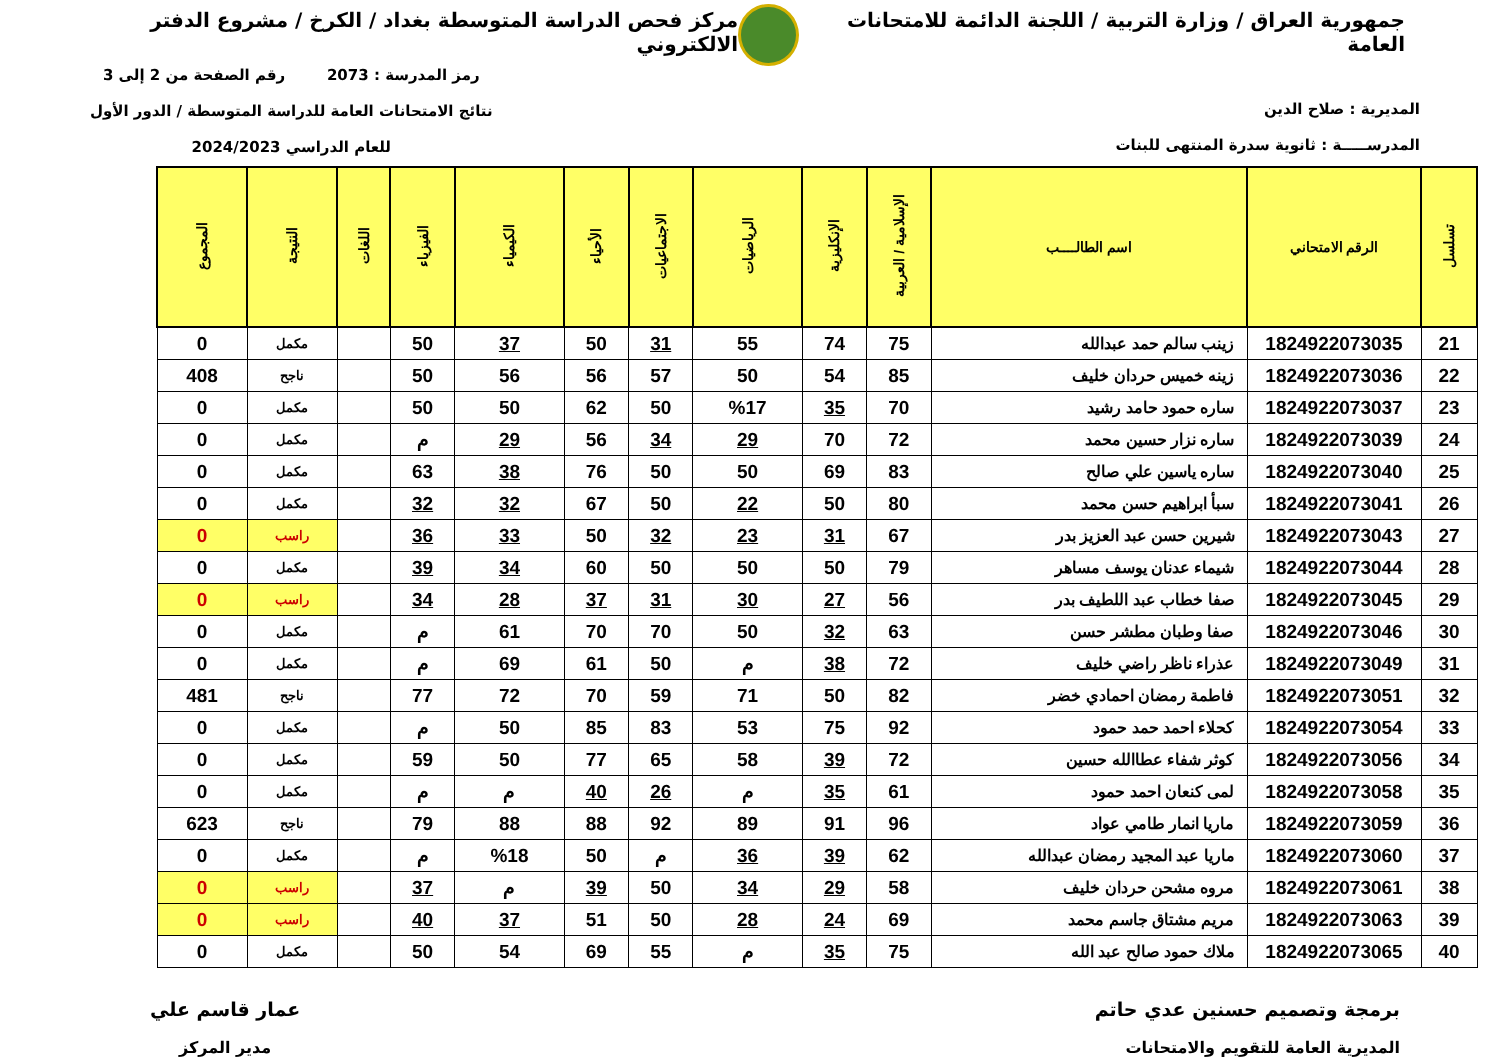جمهورية العراق / وزارة التربية / اللجنة الدائمة للامتحانات العامة
مركز فحص الدراسة المتوسطة بغداد / الكرخ / مشروع الدفتر الالكتروني
المديرية : صلاح الدين
المدرســـــة : ثانوية سدرة المنتهى للبنات
رمز المدرسة : 2073 رقم الصفحة من 2 إلى 3
نتائج الامتحانات العامة للدراسة المتوسطة / الدور الأول
للعام الدراسي 2024/2023
| تسلسل | الرقم الامتحاني | اسم الطالــــب | الإسلامية / العربية | الإنكليزية | الرياضيات | الاجتماعيات | الأحياء | الكيمياء | الفيزياء | اللغات | النتيجة | المجموع |
| --- | --- | --- | --- | --- | --- | --- | --- | --- | --- | --- | --- | --- |
| 21 | 1824922073035 | زينب سالم حمد عبدالله | 75 | 74 | 55 | 31 | 50 | 37 | 50 | | مكمل | 0 |
| 22 | 1824922073036 | زينه خميس حردان خليف | 85 | 54 | 50 | 57 | 56 | 56 | 50 | | ناجح | 408 |
| 23 | 1824922073037 | ساره حمود حامد رشيد | 70 | 35 | %17 | 50 | 62 | 50 | 50 | | مكمل | 0 |
| 24 | 1824922073039 | ساره نزار حسين محمد | 72 | 70 | 29 | 34 | 56 | 29 | م | | مكمل | 0 |
| 25 | 1824922073040 | ساره ياسين علي صالح | 83 | 69 | 50 | 50 | 76 | 38 | 63 | | مكمل | 0 |
| 26 | 1824922073041 | سبأ ابراهيم حسن محمد | 80 | 50 | 22 | 50 | 67 | 32 | 32 | | مكمل | 0 |
| 27 | 1824922073043 | شيرين حسن عبد العزيز بدر | 67 | 31 | 23 | 32 | 50 | 33 | 36 | | راسب | 0 |
| 28 | 1824922073044 | شيماء عدنان يوسف مساهر | 79 | 50 | 50 | 50 | 60 | 34 | 39 | | مكمل | 0 |
| 29 | 1824922073045 | صفا خطاب عبد اللطيف بدر | 56 | 27 | 30 | 31 | 37 | 28 | 34 | | راسب | 0 |
| 30 | 1824922073046 | صفا وطبان مطشر حسن | 63 | 32 | 50 | 70 | 70 | 61 | م | | مكمل | 0 |
| 31 | 1824922073049 | عذراء ناظر راضي خليف | 72 | 38 | م | 50 | 61 | 69 | م | | مكمل | 0 |
| 32 | 1824922073051 | فاطمة رمضان احمادي خضر | 82 | 50 | 71 | 59 | 70 | 72 | 77 | | ناجح | 481 |
| 33 | 1824922073054 | كحلاء احمد حمد حمود | 92 | 75 | 53 | 83 | 85 | 50 | م | | مكمل | 0 |
| 34 | 1824922073056 | كوثر شفاء عطاالله حسين | 72 | 39 | 58 | 65 | 77 | 50 | 59 | | مكمل | 0 |
| 35 | 1824922073058 | لمى كنعان احمد حمود | 61 | 35 | م | 26 | 40 | م | م | | مكمل | 0 |
| 36 | 1824922073059 | ماريا انمار طامي عواد | 96 | 91 | 89 | 92 | 88 | 88 | 79 | | ناجح | 623 |
| 37 | 1824922073060 | ماريا عبد المجيد رمضان عبدالله | 62 | 39 | 36 | م | 50 | %18 | م | | مكمل | 0 |
| 38 | 1824922073061 | مروه مشحن حردان خليف | 58 | 29 | 34 | 50 | 39 | م | 37 | | راسب | 0 |
| 39 | 1824922073063 | مريم مشتاق جاسم محمد | 69 | 24 | 28 | 50 | 51 | 37 | 40 | | راسب | 0 |
| 40 | 1824922073065 | ملاك حمود صالح عبد الله | 75 | 35 | م | 55 | 69 | 54 | 50 | | مكمل | 0 |
برمجة وتصميم حسنين عدي حاتم
المديرية العامة للتقويم والامتحانات
عمار قاسم علي
مدير المركز